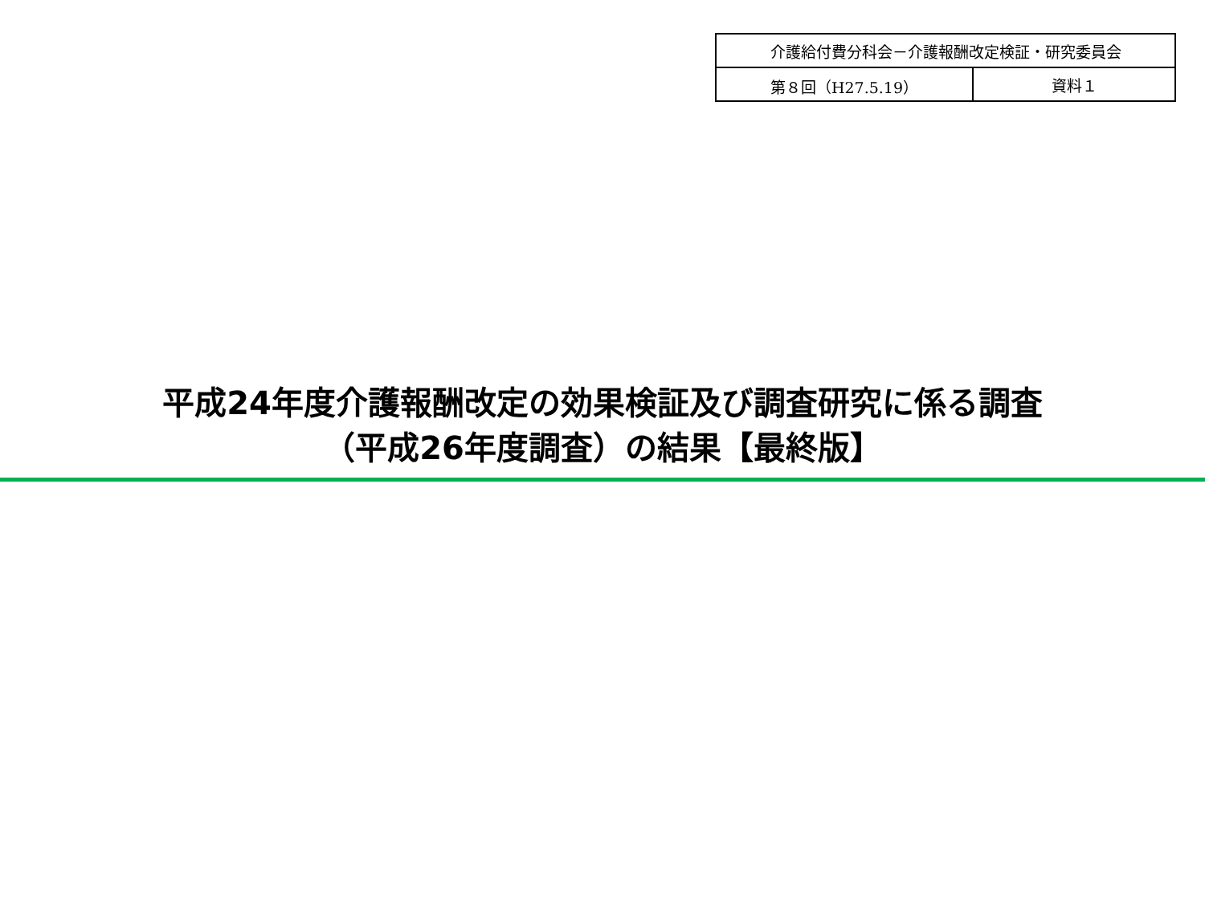| 介護給付費分科会－介護報酬改定検証・研究委員会 | |
| 第８回（H27.5.19） | 資料１ |
平成24年度介護報酬改定の効果検証及び調査研究に係る調査
（平成26年度調査）の結果【最終版】